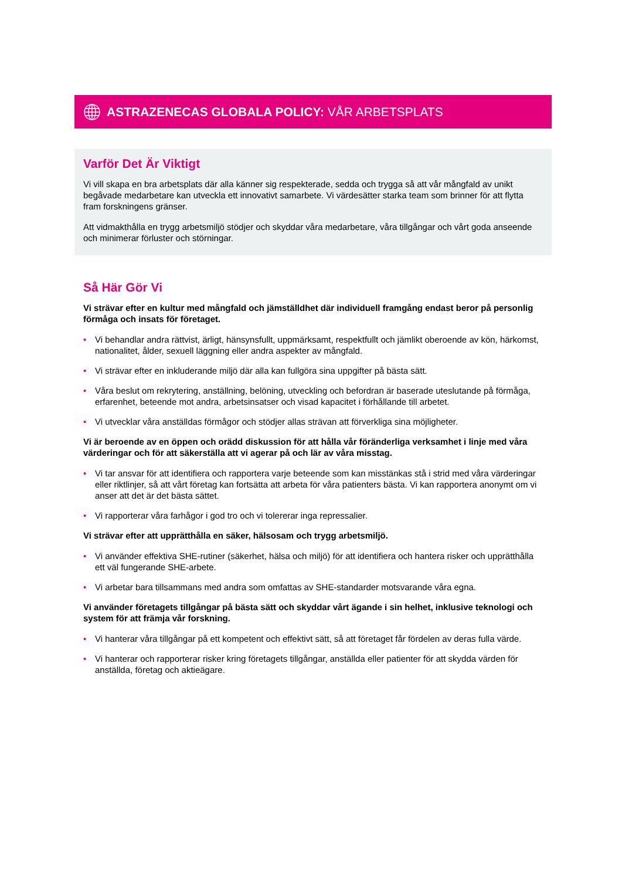ASTRAZENECAS GLOBALA POLICY: VÅR ARBETSPLATS
Varför Det Är Viktigt
Vi vill skapa en bra arbetsplats där alla känner sig respekterade, sedda och trygga så att vår mångfald av unikt begåvade medarbetare kan utveckla ett innovativt samarbete. Vi värdesätter starka team som brinner för att flytta fram forskningens gränser.
Att vidmakthålla en trygg arbetsmiljö stödjer och skyddar våra medarbetare, våra tillgångar och vårt goda anseende och minimerar förluster och störningar.
Så Här Gör Vi
Vi strävar efter en kultur med mångfald och jämställdhet där individuell framgång endast beror på personlig förmåga och insats för företaget.
• Vi behandlar andra rättvist, ärligt, hänsynsfullt, uppmärksamt, respektfullt och jämlikt oberoende av kön, härkomst, nationalitet, ålder, sexuell läggning eller andra aspekter av mångfald.
• Vi strävar efter en inkluderande miljö där alla kan fullgöra sina uppgifter på bästa sätt.
• Våra beslut om rekrytering, anställning, belöning, utveckling och befordran är baserade uteslutande på förmåga, erfarenhet, beteende mot andra, arbetsinsatser och visad kapacitet i förhållande till arbetet.
• Vi utvecklar våra anställdas förmågor och stödjer allas strävan att förverkliga sina möjligheter.
Vi är beroende av en öppen och orädd diskussion för att hålla vår föränderliga verksamhet i linje med våra värderingar och för att säkerställa att vi agerar på och lär av våra misstag.
• Vi tar ansvar för att identifiera och rapportera varje beteende som kan misstänkas stå i strid med våra värderingar eller riktlinjer, så att vårt företag kan fortsätta att arbeta för våra patienters bästa. Vi kan rapportera anonymt om vi anser att det är det bästa sättet.
• Vi rapporterar våra farhågor i god tro och vi tolererar inga repressalier.
Vi strävar efter att upprätthålla en säker, hälsosam och trygg arbetsmiljö.
• Vi använder effektiva SHE-rutiner (säkerhet, hälsa och miljö) för att identifiera och hantera risker och upprätthålla ett väl fungerande SHE-arbete.
• Vi arbetar bara tillsammans med andra som omfattas av SHE-standarder motsvarande våra egna.
Vi använder företagets tillgångar på bästa sätt och skyddar vårt ägande i sin helhet, inklusive teknologi och system för att främja vår forskning.
• Vi hanterar våra tillgångar på ett kompetent och effektivt sätt, så att företaget får fördelen av deras fulla värde.
• Vi hanterar och rapporterar risker kring företagets tillgångar, anställda eller patienter för att skydda värden för anställda, företag och aktieägare.